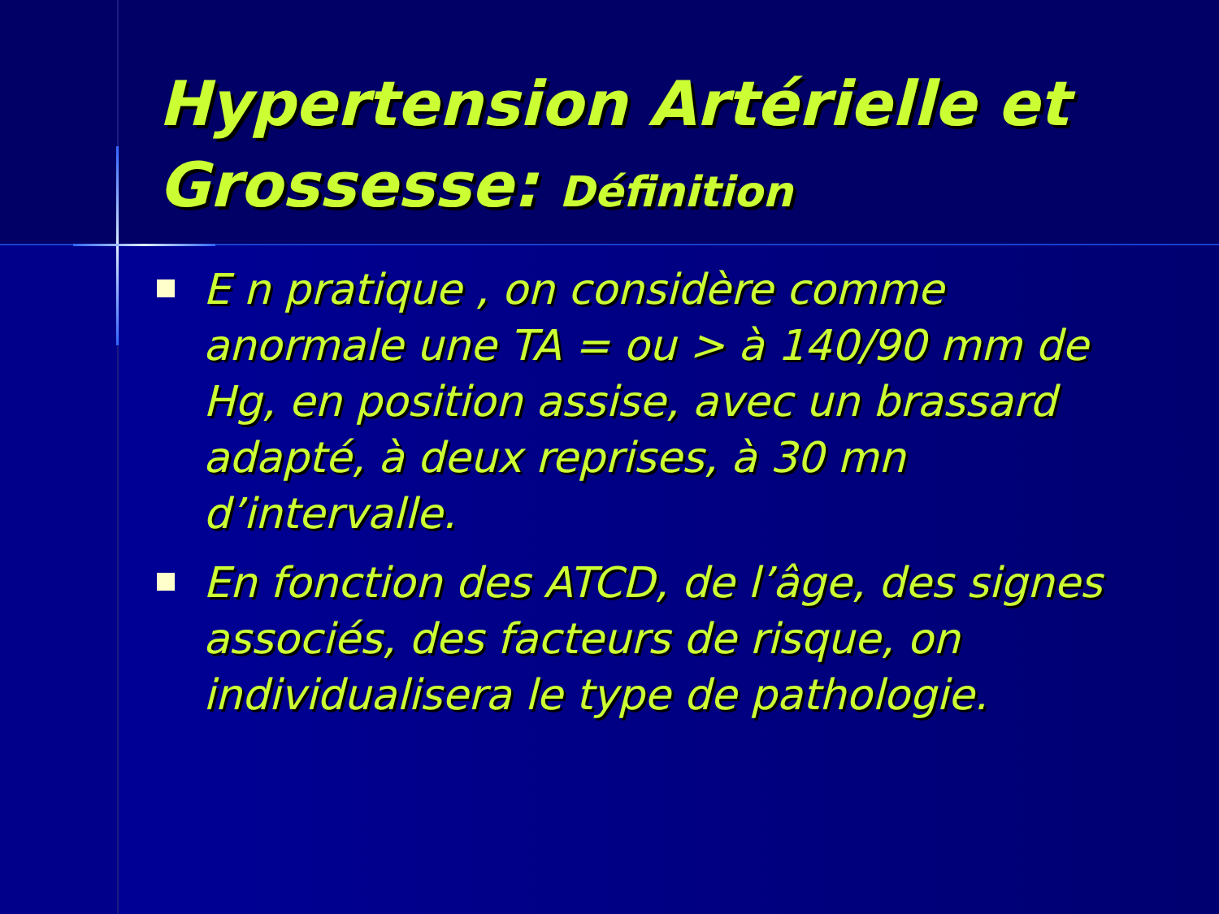Hypertension Artérielle et Grossesse: Définition
E n pratique , on considère comme anormale une TA = ou > à 140/90 mm de Hg, en position assise, avec un brassard adapté, à deux reprises, à 30 mn d’intervalle.
En fonction des ATCD, de l’âge, des signes associés, des facteurs de risque, on individualisera le type de pathologie.